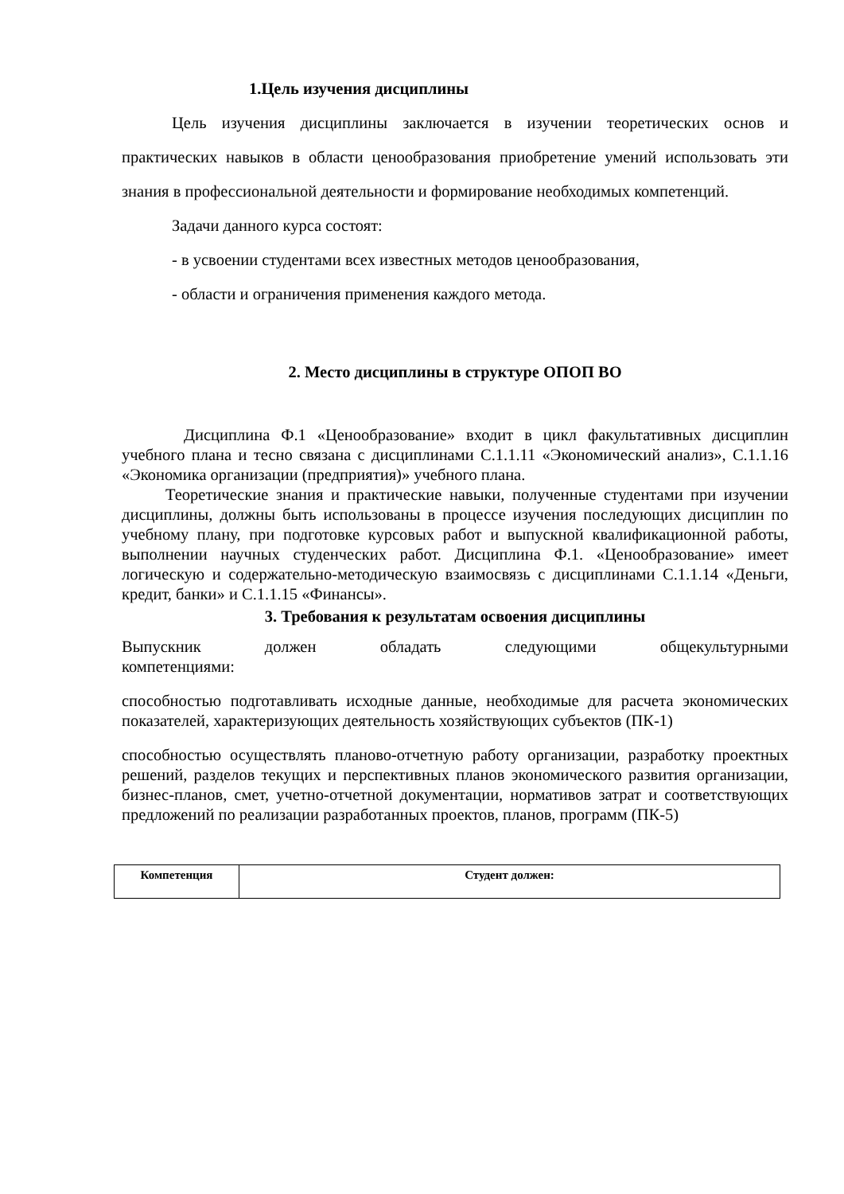1.Цель изучения дисциплины
Цель изучения дисциплины заключается в изучении теоретических основ и практических навыков в области ценообразования приобретение умений использовать эти знания в профессиональной деятельности и формирование необходимых компетенций.
Задачи данного курса состоят:
- в усвоении студентами всех известных методов ценообразования,
- области и ограничения применения каждого метода.
2. Место дисциплины в структуре ОПОП ВО
Дисциплина Ф.1 «Ценообразование» входит в цикл факультативных дисциплин учебного плана и тесно связана с дисциплинами С.1.1.11 «Экономический анализ», С.1.1.16 «Экономика организации (предприятия)» учебного плана.
Теоретические знания и практические навыки, полученные студентами при изучении дисциплины, должны быть использованы в процессе изучения последующих дисциплин по учебному плану, при подготовке курсовых работ и выпускной квалификационной работы, выполнении научных студенческих работ. Дисциплина Ф.1. «Ценообразование» имеет логическую и содержательно-методическую взаимосвязь с дисциплинами С.1.1.14 «Деньги, кредит, банки» и С.1.1.15 «Финансы».
3. Требования к результатам освоения дисциплины
Выпускник должен обладать следующими общекультурными
компетенциями:
способностью подготавливать исходные данные, необходимые для расчета экономических показателей, характеризующих деятельность хозяйствующих субъектов (ПК-1)
способностью осуществлять планово-отчетную работу организации, разработку проектных решений, разделов текущих и перспективных планов экономического развития организации, бизнес-планов, смет, учетно-отчетной документации, нормативов затрат и соответствующих предложений по реализации разработанных проектов, планов, программ (ПК-5)
| Компетенция | Студент должен: |
| --- | --- |